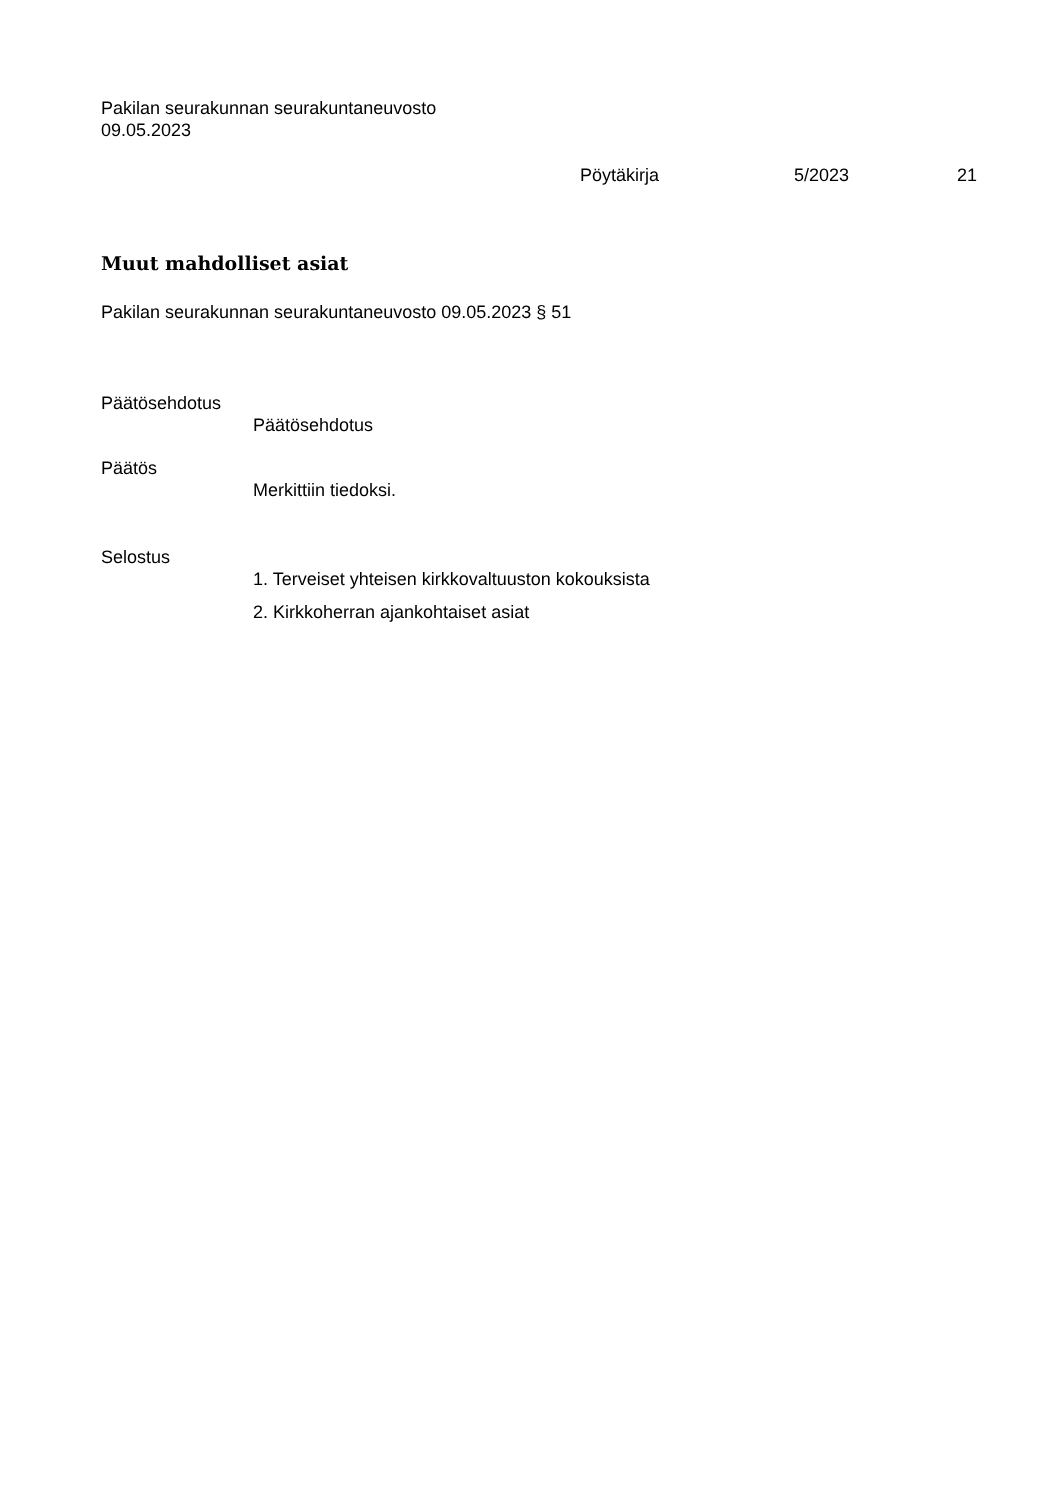Pakilan seurakunnan seurakuntaneuvosto
09.05.2023
Pöytäkirja 5/2023 21
Muut mahdolliset asiat
Pakilan seurakunnan seurakuntaneuvosto 09.05.2023 § 51
Päätösehdotus
Päätösehdotus
Päätös
Merkittiin tiedoksi.
Selostus
1. Terveiset yhteisen kirkkovaltuuston kokouksista
2. Kirkkoherran ajankohtaiset asiat